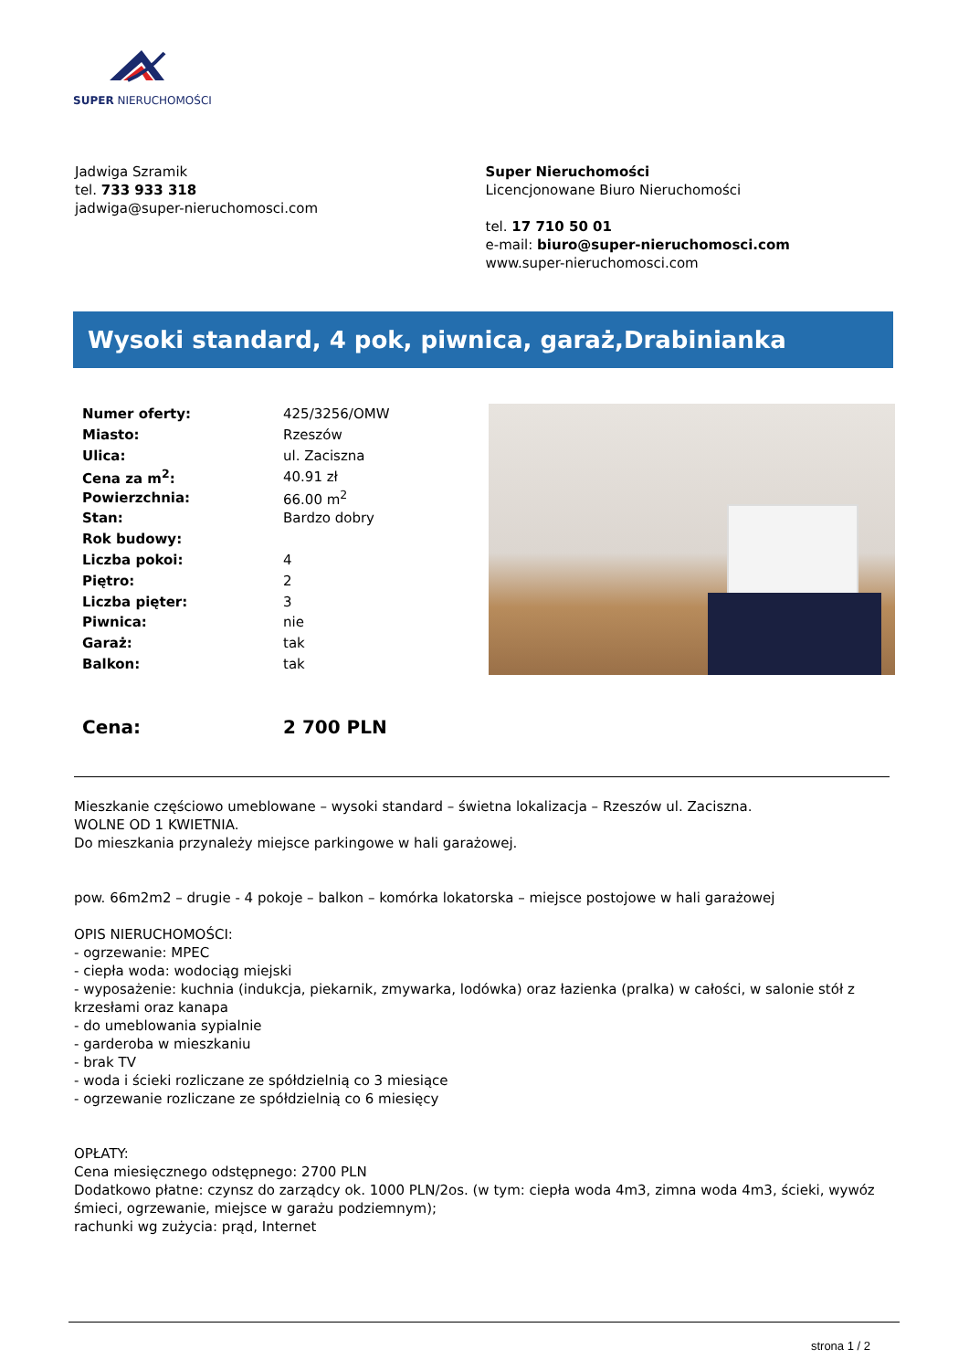SUPER NIERUCHOMOŚCI
Jadwiga Szramik
tel. 733 933 318
jadwiga@super-nieruchomosci.com
Super Nieruchomości
Licencjonowane Biuro Nieruchomości
tel. 17 710 50 01
e-mail: biuro@super-nieruchomosci.com
www.super-nieruchomosci.com
Wysoki standard, 4 pok, piwnica, garaż,Drabinianka
| Numer oferty: | 425/3256/OMW |
| Miasto: | Rzeszów |
| Ulica: | ul. Zaciszna |
| Cena za m<sup>2</sup>: | 40.91 zł |
| Powierzchnia: | 66.00 m<sup>2</sup> |
| Stan: | Bardzo dobry |
| Rok budowy: | |
| Liczba pokoi: | 4 |
| Piętro: | 2 |
| Liczba pięter: | 3 |
| Piwnica: | nie |
| Garaż: | tak |
| Balkon: | tak |
| Cena: | 2 700 PLN |
Mieszkanie częściowo umeblowane – wysoki standard – świetna lokalizacja – Rzeszów ul. Zaciszna.
WOLNE OD 1 KWIETNIA.
Do mieszkania przynależy miejsce parkingowe w hali garażowej.
pow. 66m2m2 – drugie - 4 pokoje – balkon – komórka lokatorska – miejsce postojowe w hali garażowej
OPIS NIERUCHOMOŚCI:
- ogrzewanie: MPEC
- ciepła woda: wodociąg miejski
- wyposażenie: kuchnia (indukcja, piekarnik, zmywarka, lodówka) oraz łazienka (pralka) w całości, w salonie stół z krzesłami oraz kanapa
- do umeblowania sypialnie
- garderoba w mieszkaniu
- brak TV
- woda i ścieki rozliczane ze spółdzielnią co 3 miesiące
- ogrzewanie rozliczane ze spółdzielnią co 6 miesięcy
OPŁATY:
Cena miesięcznego odstępnego: 2700 PLN
Dodatkowo płatne: czynsz do zarządcy ok. 1000 PLN/2os. (w tym: ciepła woda 4m3, zimna woda 4m3, ścieki, wywóz śmieci, ogrzewanie, miejsce w garażu podziemnym);
rachunki wg zużycia: prąd, Internet
strona 1 / 2